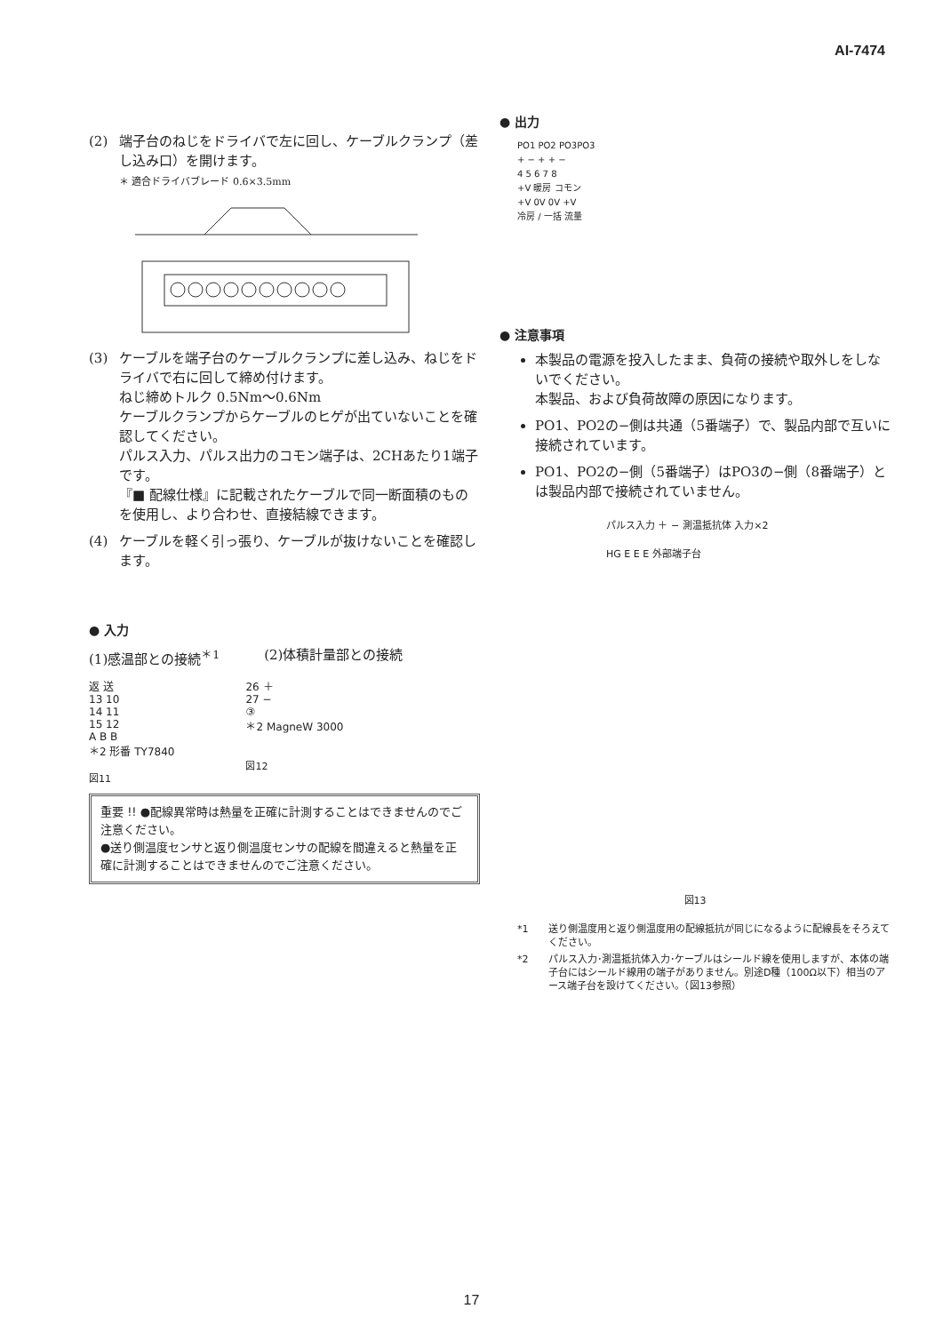AI-7474
(2) 端子台のねじをドライバで左に回し、ケーブルクランプ（差し込み口）を開けます。
＊ 適合ドライバブレード 0.6×3.5mm
(3) ケーブルを端子台のケーブルクランプに差し込み、ねじをドライバで右に回して締め付けます。
ねじ締めトルク 0.5Nm〜0.6Nm
ケーブルクランプからケーブルのヒゲが出ていないことを確認してください。
パルス入力、パルス出力のコモン端子は、2CHあたり1端子です。
『■ 配線仕様』に記載されたケーブルで同一断面積のものを使用し、より合わせ、直接結線できます。
(4) ケーブルを軽く引っ張り、ケーブルが抜けないことを確認します。
● 入力
(1)感温部との接続<sup>＊1</sup> (2)体積計量部との接続
返 送
13 10
14 11
15 12
A B B
＊2 形番 TY7840
図11
26 ＋
27 −
③
＊2 MagneW 3000
図12
重要 !! ●配線異常時は熱量を正確に計測することはできませんのでご注意ください。
●送り側温度センサと返り側温度センサの配線を間違えると熱量を正確に計測することはできませんのでご注意ください。
● 出力
PO1 PO2 PO3PO3
+ − + + −
4 5 6 7 8
+V 暖房 コモン
+V 0V 0V +V
冷房 / 一括 流量
● 注意事項
本製品の電源を投入したまま、負荷の接続や取外しをしないでください。
本製品、および負荷故障の原因になります。
PO1、PO2の−側は共通（5番端子）で、製品内部で互いに接続されています。
PO1、PO2の−側（5番端子）はPO3の−側（8番端子）とは製品内部で接続されていません。
パルス入力 ＋ − 測温抵抗体 入力×2
HG E E E 外部端子台
図13
*1 送り側温度用と返り側温度用の配線抵抗が同じになるように配線長をそろえてください。
*2 パルス入力･測温抵抗体入力･ケーブルはシールド線を使用しますが、本体の端子台にはシールド線用の端子がありません。別途D種（100Ω以下）相当のアース端子台を設けてください。（図13参照）
17